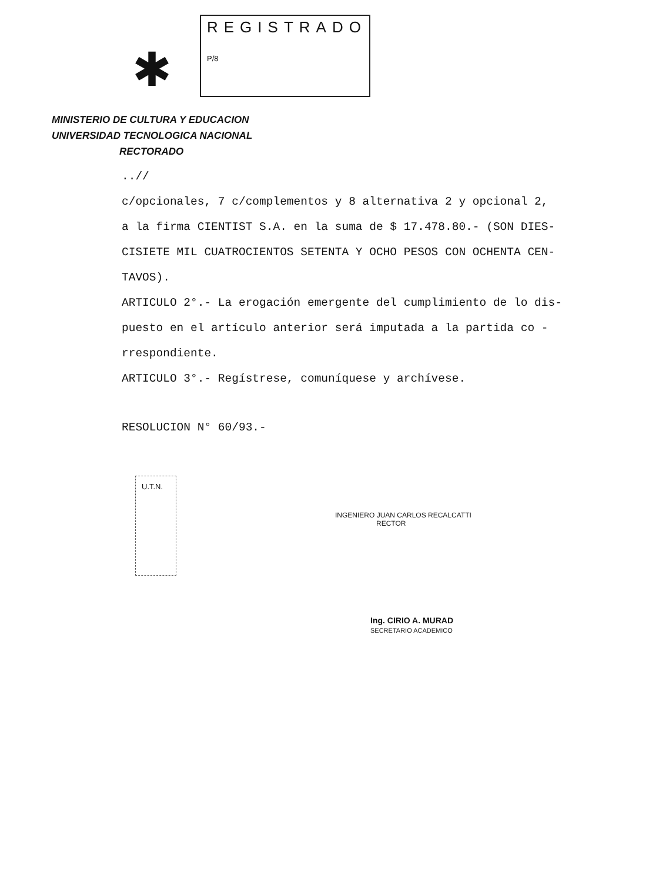✱
REGISTRADO
P/8
MINISTERIO DE CULTURA Y EDUCACION
UNIVERSIDAD TECNOLOGICA NACIONAL
RECTORADO
..//
c/opcionales, 7 c/complementos y 8 alternativa 2 y opcional 2,
a la firma CIENTIST S.A. en la suma de $ 17.478.80.- (SON DIES-
CISIETE MIL CUATROCIENTOS SETENTA Y OCHO PESOS CON OCHENTA CEN-
TAVOS).
ARTICULO 2°.- La erogación emergente del cumplimiento de lo dis-
puesto en el artículo anterior será imputada a la partida co -
rrespondiente.
ARTICULO 3°.- Regístrese, comuníquese y archívese.
RESOLUCION N° 60/93.-
U.T.N.
INGENIERO JUAN CARLOS RECALCATTI
RECTOR
Ing. CIRIO A. MURAD
SECRETARIO ACADEMICO